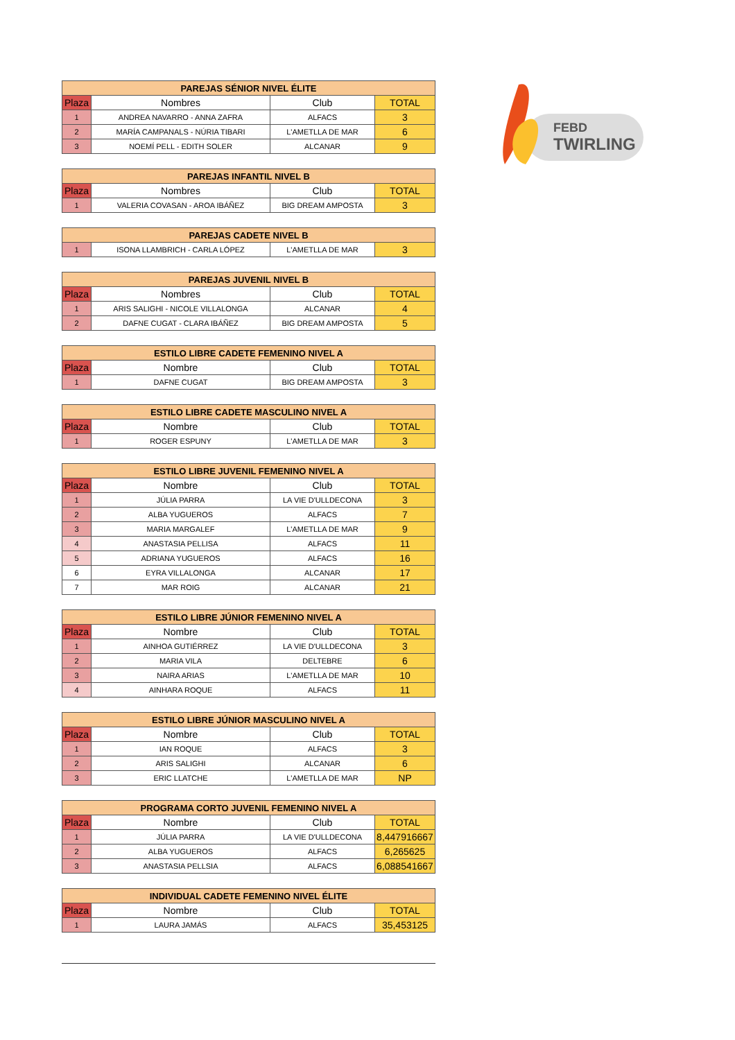FEBD
TWIRLING
| PAREJAS SÉNIOR NIVEL ÉLITE | | | |
| --- | --- | --- | --- |
| Plaza | Nombres | Club | TOTAL |
| 1 | ANDREA NAVARRO - ANNA ZAFRA | ALFACS | 3 |
| 2 | MARÍA CAMPANALS - NÚRIA TIBARI | L'AMETLLA DE MAR | 6 |
| 3 | NOEMÍ PELL - EDITH SOLER | ALCANAR | 9 |
| PAREJAS INFANTIL NIVEL B | | | |
| --- | --- | --- | --- |
| Plaza | Nombres | Club | TOTAL |
| 1 | VALERIA COVASAN - AROA IBÁÑEZ | BIG DREAM AMPOSTA | 3 |
| PAREJAS CADETE NIVEL B | | | |
| --- | --- | --- | --- |
| 1 | ISONA LLAMBRICH - CARLA LÓPEZ | L'AMETLLA DE MAR | 3 |
| PAREJAS JUVENIL NIVEL B | | | |
| --- | --- | --- | --- |
| Plaza | Nombres | Club | TOTAL |
| 1 | ARIS SALIGHI - NICOLE VILLALONGA | ALCANAR | 4 |
| 2 | DAFNE CUGAT - CLARA IBÁÑEZ | BIG DREAM AMPOSTA | 5 |
| ESTILO LIBRE CADETE FEMENINO NIVEL A | | | |
| --- | --- | --- | --- |
| Plaza | Nombre | Club | TOTAL |
| 1 | DAFNE CUGAT | BIG DREAM AMPOSTA | 3 |
| ESTILO LIBRE CADETE MASCULINO NIVEL A | | | |
| --- | --- | --- | --- |
| Plaza | Nombre | Club | TOTAL |
| 1 | ROGER ESPUNY | L'AMETLLA DE MAR | 3 |
| ESTILO LIBRE JUVENIL FEMENINO NIVEL A | | | |
| --- | --- | --- | --- |
| Plaza | Nombre | Club | TOTAL |
| 1 | JÚLIA PARRA | LA VIE D'ULLDECONA | 3 |
| 2 | ALBA YUGUEROS | ALFACS | 7 |
| 3 | MARIA MARGALEF | L'AMETLLA DE MAR | 9 |
| 4 | ANASTASIA PELLISA | ALFACS | 11 |
| 5 | ADRIANA YUGUEROS | ALFACS | 16 |
| 6 | EYRA VILLALONGA | ALCANAR | 17 |
| 7 | MAR ROIG | ALCANAR | 21 |
| ESTILO LIBRE JÚNIOR FEMENINO NIVEL A | | | |
| --- | --- | --- | --- |
| Plaza | Nombre | Club | TOTAL |
| 1 | AINHOA GUTIÉRREZ | LA VIE D'ULLDECONA | 3 |
| 2 | MARIA VILA | DELTEBRE | 6 |
| 3 | NAIRA ARIAS | L'AMETLLA DE MAR | 10 |
| 4 | AINHARA ROQUE | ALFACS | 11 |
| ESTILO LIBRE JÚNIOR MASCULINO NIVEL A | | | |
| --- | --- | --- | --- |
| Plaza | Nombre | Club | TOTAL |
| 1 | IAN ROQUE | ALFACS | 3 |
| 2 | ARIS SALIGHI | ALCANAR | 6 |
| 3 | ERIC LLATCHE | L'AMETLLA DE MAR | NP |
| PROGRAMA CORTO JUVENIL FEMENINO NIVEL A | | | |
| --- | --- | --- | --- |
| Plaza | Nombre | Club | TOTAL |
| 1 | JÚLIA PARRA | LA VIE D'ULLDECONA | 8,447916667 |
| 2 | ALBA YUGUEROS | ALFACS | 6,265625 |
| 3 | ANASTASIA PELLSIA | ALFACS | 6,088541667 |
| INDIVIDUAL CADETE FEMENINO NIVEL ÉLITE | | | |
| --- | --- | --- | --- |
| Plaza | Nombre | Club | TOTAL |
| 1 | LAURA JAMÁS | ALFACS | 35,453125 |